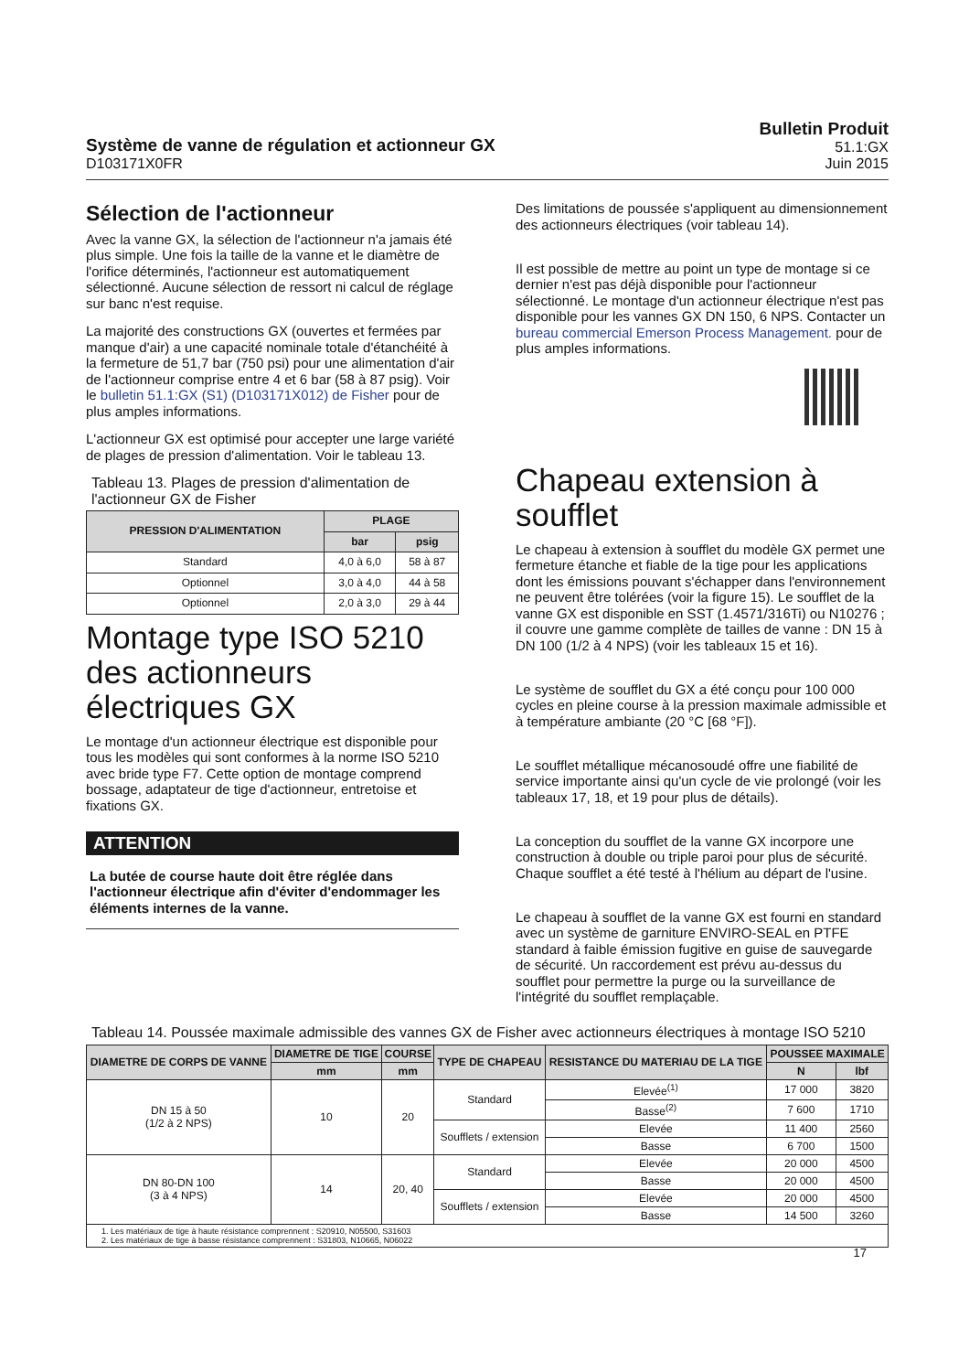Système de vanne de régulation et actionneur GX
D103171X0FR
Bulletin Produit
51.1:GX
Juin 2015
Sélection de l'actionneur
Avec la vanne GX, la sélection de l'actionneur n'a jamais été plus simple. Une fois la taille de la vanne et le diamètre de l'orifice déterminés, l'actionneur est automatiquement sélectionné. Aucune sélection de ressort ni calcul de réglage sur banc n'est requise.
La majorité des constructions GX (ouvertes et fermées par manque d'air) a une capacité nominale totale d'étanchéité à la fermeture de 51,7 bar (750 psi) pour une alimentation d'air de l'actionneur comprise entre 4 et 6 bar (58 à 87 psig). Voir le bulletin 51.1:GX (S1) (D103171X012) de Fisher pour de plus amples informations.
L'actionneur GX est optimisé pour accepter une large variété de plages de pression d'alimentation. Voir le tableau 13.
Tableau 13. Plages de pression d'alimentation de l'actionneur GX de Fisher
| PRESSION D'ALIMENTATION | PLAGE | |
| --- | --- | --- |
| | bar | psig |
| Standard | 4,0 à 6,0 | 58 à 87 |
| Optionnel | 3,0 à 4,0 | 44 à 58 |
| Optionnel | 2,0 à 3,0 | 29 à 44 |
Montage type ISO 5210 des actionneurs électriques GX
Le montage d'un actionneur électrique est disponible pour tous les modèles qui sont conformes à la norme ISO 5210 avec bride type F7. Cette option de montage comprend bossage, adaptateur de tige d'actionneur, entretoise et fixations GX.
ATTENTION
La butée de course haute doit être réglée dans l'actionneur électrique afin d'éviter d'endommager les éléments internes de la vanne.
Des limitations de poussée s'appliquent au dimensionnement des actionneurs électriques (voir tableau 14).
Il est possible de mettre au point un type de montage si ce dernier n'est pas déjà disponible pour l'actionneur sélectionné. Le montage d'un actionneur électrique n'est pas disponible pour les vannes GX DN 150, 6 NPS. Contacter un bureau commercial Emerson Process Management. pour de plus amples informations.
Chapeau extension à soufflet
Le chapeau à extension à soufflet du modèle GX permet une fermeture étanche et fiable de la tige pour les applications dont les émissions pouvant s'échapper dans l'environnement ne peuvent être tolérées (voir la figure 15). Le soufflet de la vanne GX est disponible en SST (1.4571/316Ti) ou N10276 ; il couvre une gamme complète de tailles de vanne : DN 15 à DN 100 (1/2 à 4 NPS) (voir les tableaux 15 et 16).
Le système de soufflet du GX a été conçu pour 100 000 cycles en pleine course à la pression maximale admissible et à température ambiante (20 °C [68 °F]).
Le soufflet métallique mécanosoudé offre une fiabilité de service importante ainsi qu'un cycle de vie prolongé (voir les tableaux 17, 18, et 19 pour plus de détails).
La conception du soufflet de la vanne GX incorpore une construction à double ou triple paroi pour plus de sécurité. Chaque soufflet a été testé à l'hélium au départ de l'usine.
Le chapeau à soufflet de la vanne GX est fourni en standard avec un système de garniture ENVIRO-SEAL en PTFE standard à faible émission fugitive en guise de sauvegarde de sécurité. Un raccordement est prévu au-dessus du soufflet pour permettre la purge ou la surveillance de l'intégrité du soufflet remplaçable.
Tableau 14. Poussée maximale admissible des vannes GX de Fisher avec actionneurs électriques à montage ISO 5210
| DIAMETRE DE CORPS DE VANNE | DIAMETRE DE TIGE | COURSE | TYPE DE CHAPEAU | RESISTANCE DU MATERIAU DE LA TIGE | POUSSEE MAXIMALE | |
| --- | --- | --- | --- | --- | --- | --- |
| | mm | mm | | | N | lbf |
| DN 15 à 50 (1/2 à 2 NPS) | 10 | 20 | Standard | Elevée<sup>(1)</sup> | 17 000 | 3820 |
| | | | | Basse<sup>(2)</sup> | 7 600 | 1710 |
| | | | Soufflets / extension | Elevée | 11 400 | 2560 |
| | | | | Basse | 6 700 | 1500 |
| DN 80-DN 100 (3 à 4 NPS) | 14 | 20, 40 | Standard | Elevée | 20 000 | 4500 |
| | | | | Basse | 20 000 | 4500 |
| | | | Soufflets / extension | Elevée | 20 000 | 4500 |
| | | | | Basse | 14 500 | 3260 |
| 1. Les matériaux de tige à haute résistance comprennent : S20910, N05500, S31603 2. Les matériaux de tige à basse résistance comprennent : S31803, N10665, N06022 | | | | | | |
17